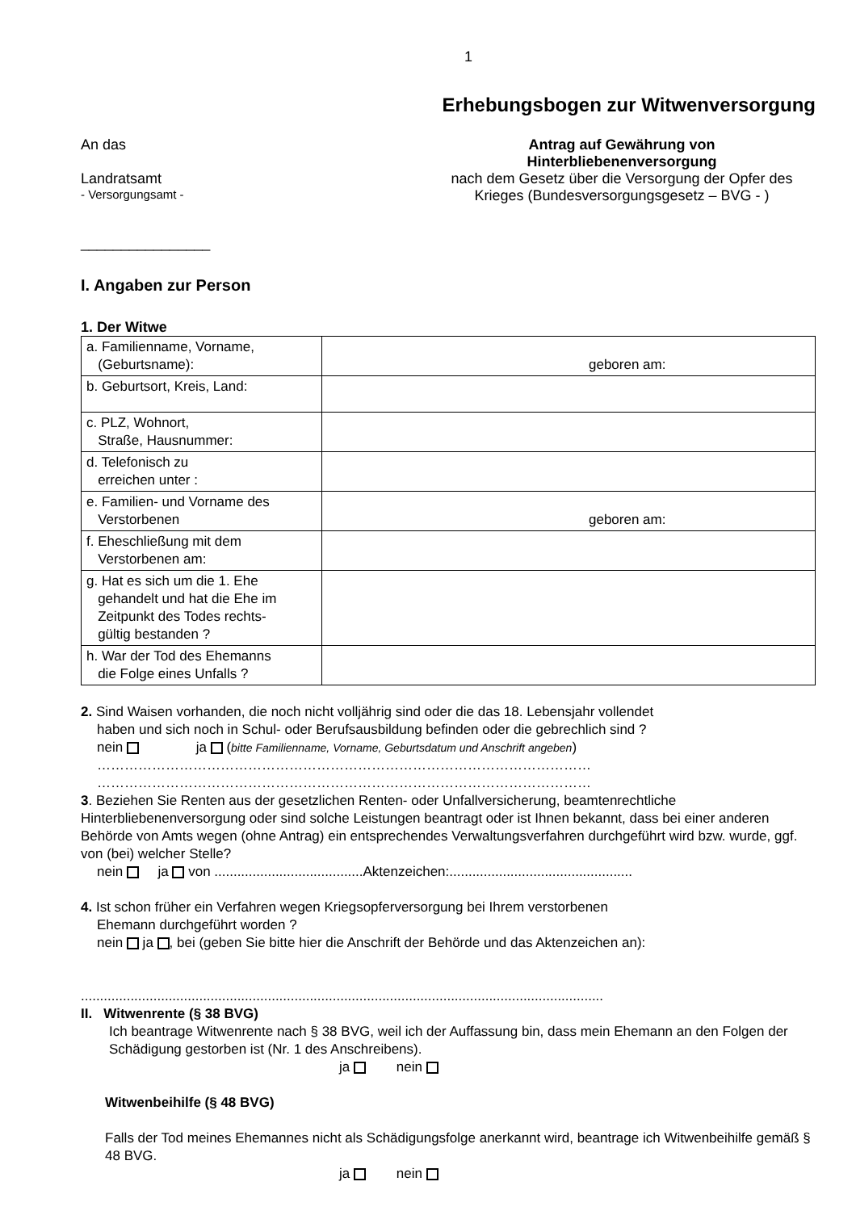1
Erhebungsbogen zur Witwenversorgung
An das
Landratsamt
- Versorgungsamt -
________________
Antrag auf Gewährung von
Hinterbliebenenversorgung
nach dem Gesetz über die Versorgung der Opfer des Krieges (Bundesversorgungsgesetz – BVG - )
I. Angaben zur Person
1. Der Witwe
| a. Familienname, Vorname, (Geburtsname): | geboren am: |
| b. Geburtsort, Kreis, Land: | |
| c. PLZ, Wohnort, Straße, Hausnummer: | |
| d. Telefonisch zu erreichen unter : | |
| e. Familien- und Vorname des Verstorbenen | geboren am: |
| f. Eheschließung mit dem Verstorbenen am: | |
| g. Hat es sich um die 1. Ehe gehandelt und hat die Ehe im Zeitpunkt des Todes rechts- gültig bestanden ? | |
| h. War der Tod des Ehemanns die Folge eines Unfalls ? | |
2. Sind Waisen vorhanden, die noch nicht volljährig sind oder die das 18. Lebensjahr vollendet
haben und sich noch in Schul- oder Berufsausbildung befinden oder die gebrechlich sind ?
nein ja (bitte Familienname, Vorname, Geburtsdatum und Anschrift angeben)
………………………………………………………………………………………………
………………………………………………………………………………………………
3. Beziehen Sie Renten aus der gesetzlichen Renten- oder Unfallversicherung, beamtenrechtliche Hinterbliebenenversorgung oder sind solche Leistungen beantragt oder ist Ihnen bekannt, dass bei einer anderen Behörde von Amts wegen (ohne Antrag) ein entsprechendes Verwaltungsverfahren durchgeführt wird bzw. wurde, ggf. von (bei) welcher Stelle?
nein ja von .......................................Aktenzeichen:................................................
4. Ist schon früher ein Verfahren wegen Kriegsopferversorgung bei Ihrem verstorbenen
Ehemann durchgeführt worden ?
nein ja , bei (geben Sie bitte hier die Anschrift der Behörde und das Aktenzeichen an):
.........................................................................................................................................
II. Witwenrente (§ 38 BVG)
Ich beantrage Witwenrente nach § 38 BVG, weil ich der Auffassung bin, dass mein Ehemann an den Folgen der Schädigung gestorben ist (Nr. 1 des Anschreibens).
ja nein
Witwenbeihilfe (§ 48 BVG)
Falls der Tod meines Ehemannes nicht als Schädigungsfolge anerkannt wird, beantrage ich Witwenbeihilfe gemäß § 48 BVG.
ja nein